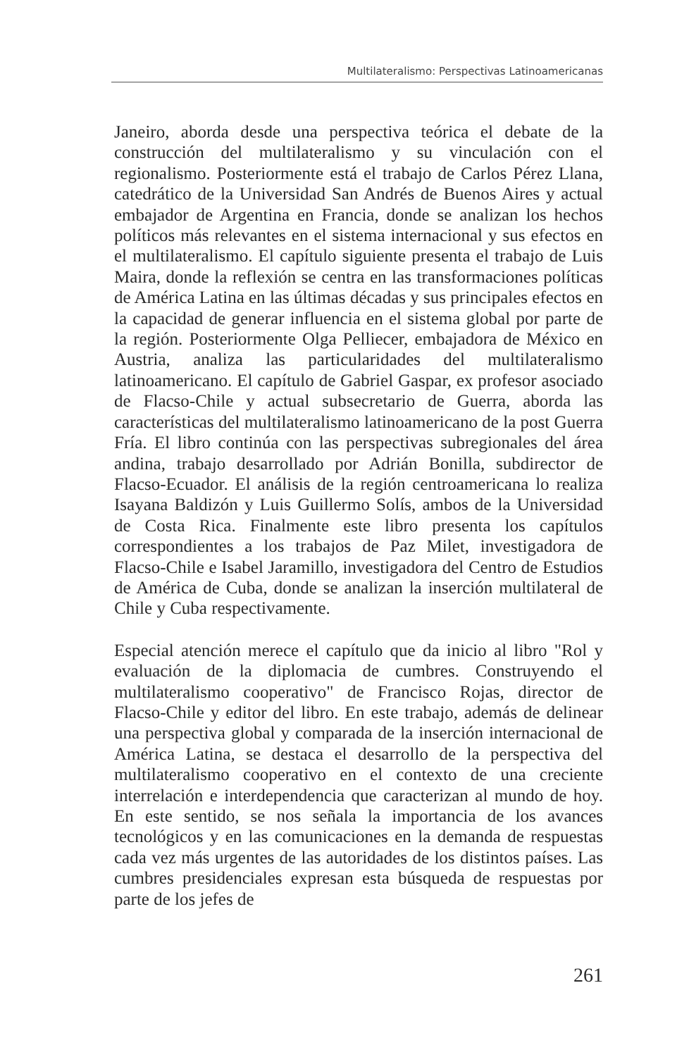Multilateralismo: Perspectivas Latinoamericanas
Janeiro, aborda desde una perspectiva teórica el debate de la construcción del multilateralismo y su vinculación con el regionalismo. Posteriormente está el trabajo de Carlos Pérez Llana, catedrático de la Universidad San Andrés de Buenos Aires y actual embajador de Argentina en Francia, donde se analizan los hechos políticos más relevantes en el sistema internacional y sus efectos en el multilateralismo. El capítulo siguiente presenta el trabajo de Luis Maira, donde la reflexión se centra en las transformaciones políticas de América Latina en las últimas décadas y sus principales efectos en la capacidad de generar influencia en el sistema global por parte de la región. Posteriormente Olga Pelliecer, embajadora de México en Austria, analiza las particularidades del multilateralismo latinoamericano. El capítulo de Gabriel Gaspar, ex profesor asociado de Flacso-Chile y actual subsecretario de Guerra, aborda las características del multilateralismo latinoamericano de la post Guerra Fría. El libro continúa con las perspectivas subregionales del área andina, trabajo desarrollado por Adrián Bonilla, subdirector de Flacso-Ecuador. El análisis de la región centroamericana lo realiza Isayana Baldizón y Luis Guillermo Solís, ambos de la Universidad de Costa Rica. Finalmente este libro presenta los capítulos correspondientes a los trabajos de Paz Milet, investigadora de Flacso-Chile e Isabel Jaramillo, investigadora del Centro de Estudios de América de Cuba, donde se analizan la inserción multilateral de Chile y Cuba respectivamente.
Especial atención merece el capítulo que da inicio al libro "Rol y evaluación de la diplomacia de cumbres. Construyendo el multilateralismo cooperativo" de Francisco Rojas, director de Flacso-Chile y editor del libro. En este trabajo, además de delinear una perspectiva global y comparada de la inserción internacional de América Latina, se destaca el desarrollo de la perspectiva del multilateralismo cooperativo en el contexto de una creciente interrelación e interdependencia que caracterizan al mundo de hoy. En este sentido, se nos señala la importancia de los avances tecnológicos y en las comunicaciones en la demanda de respuestas cada vez más urgentes de las autoridades de los distintos países. Las cumbres presidenciales expresan esta búsqueda de respuestas por parte de los jefes de
261